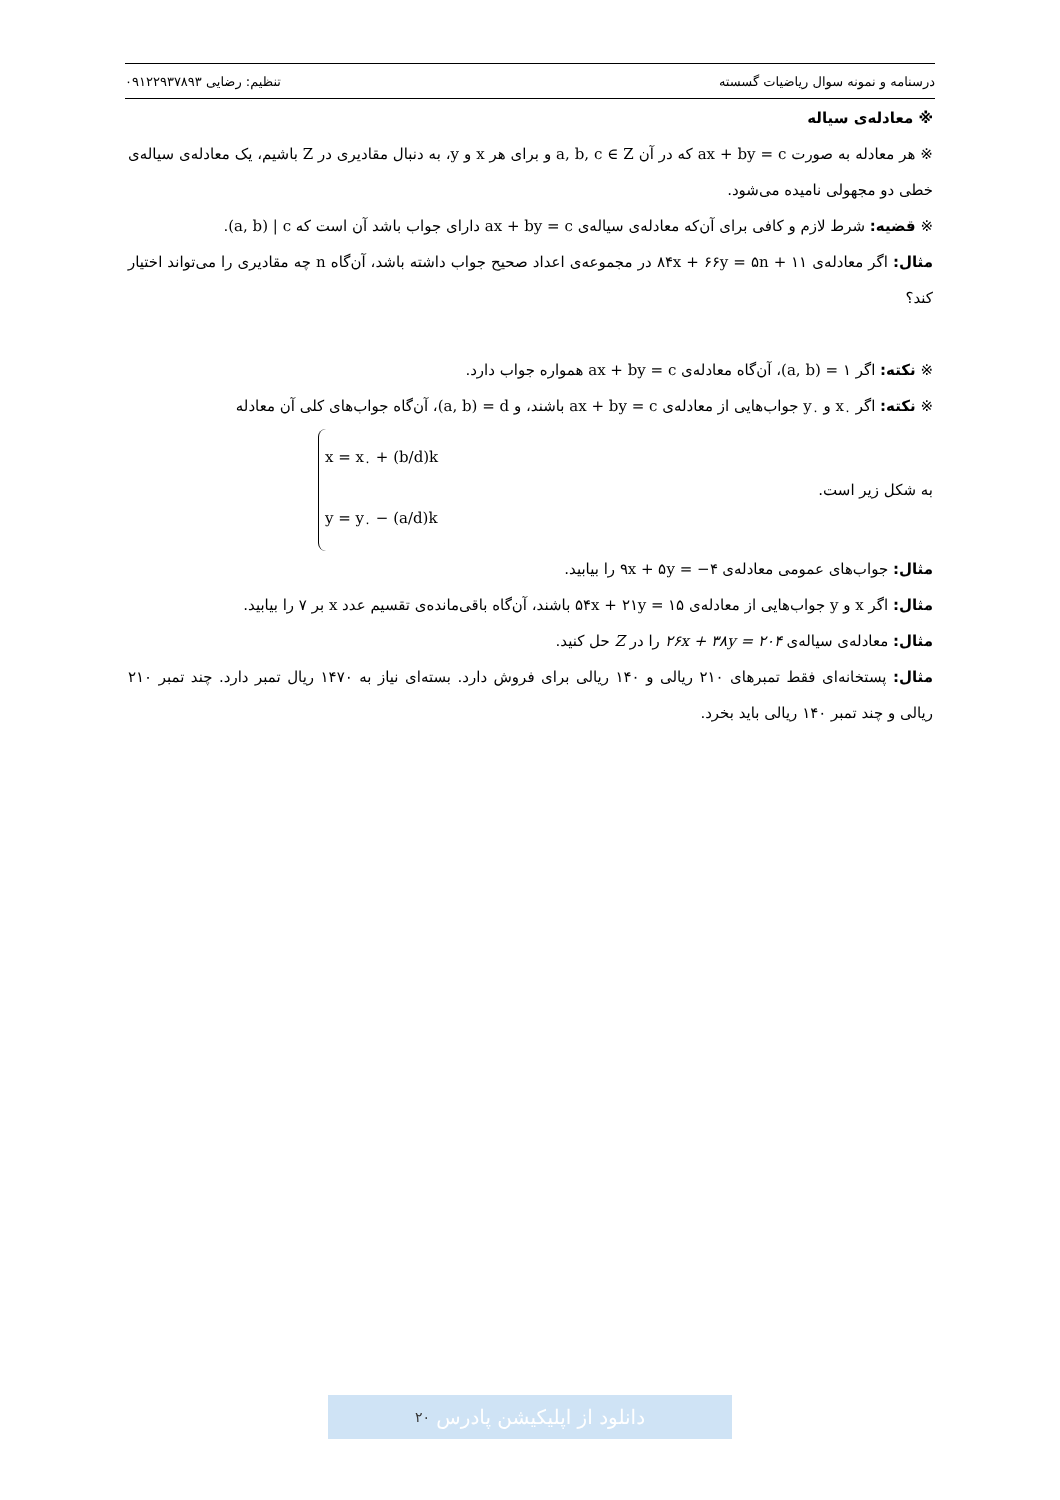درسنامه و نمونه سوال ریاضیات گسسته تنظیم: رضایی ۰۹۱۲۲۹۳۷۸۹۳
※ معادله‌ی سیاله
※ هر معادله به صورت ax + by = c که در آن a, b, c ∈ Z و برای هر x و y، به دنبال مقادیری در Z باشیم، یک معادله‌ی سیاله‌ی خطی دو مجهولی نامیده می‌شود.
※ قضیه: شرط لازم و کافی برای آن‌که معادله‌ی سیاله‌ی ax + by = c دارای جواب باشد آن است که (a, b) | c.
مثال: اگر معادله‌ی ۸۴x + ۶۶y = ۵n + ۱۱ در مجموعه‌ی اعداد صحیح جواب داشته باشد، آن‌گاه n چه مقادیری را می‌تواند اختیار کند؟
※ نکته: اگر (a, b) = ۱، آن‌گاه معادله‌ی ax + by = c همواره جواب دارد.
※ نکته: اگر x<sub>۰</sub> و y<sub>۰</sub> جواب‌هایی از معادله‌ی ax + by = c باشند، و (a, b) = d، آن‌گاه جواب‌های کلی آن معادله
به شکل زیر است.
x = x<sub>۰</sub> + (b/d)k
y = y<sub>۰</sub> − (a/d)k
مثال: جواب‌های عمومی معادله‌ی ۹x + ۵y = −۴ را بیابید.
مثال: اگر x و y جواب‌هایی از معادله‌ی ۵۴x + ۲۱y = ۱۵ باشند، آن‌گاه باقی‌مانده‌ی تقسیم عدد x بر ۷ را بیابید.
مثال: معادله‌ی سیاله‌ی ۲۶x + ۳۸y = ۲۰۴ را در Z حل کنید.
مثال: پستخانه‌ای فقط تمبرهای ۲۱۰ ریالی و ۱۴۰ ریالی برای فروش دارد. بسته‌ای نیاز به ۱۴۷۰ ریال تمبر دارد. چند تمبر ۲۱۰ ریالی و چند تمبر ۱۴۰ ریالی باید بخرد.
دانلود از اپلیکیشن پادرس ۲۰